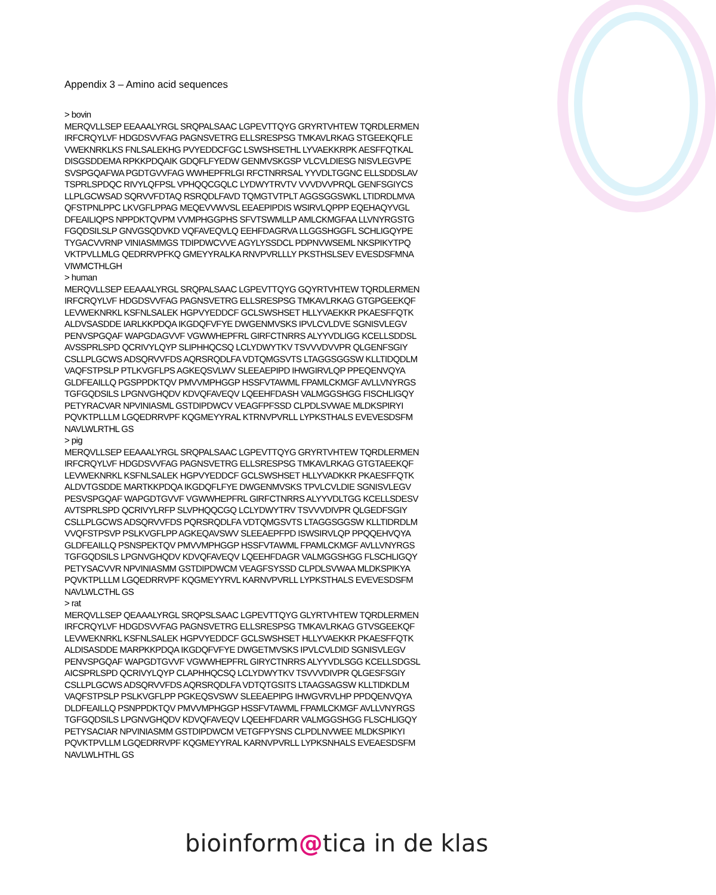Appendix 3 – Amino acid sequences
> bovin
MERQVLLSEP EEAAALYRGL SRQPALSAAC LGPEVTTQYG GRYRTVHTEW TQRDLERMEN
IRFCRQYLVF HDGDSVVFAG PAGNSVETRG ELLSRESPSG TMKAVLRKAG STGEEKQFLE
VWEKNRKLKS FNLSALEKHG PVYEDDCFGC LSWSHSETHL LYVAEKKRPK AESFFQTKAL
DISGSDDEMA RPKKPDQAIK GDQFLFYEDW GENMVSKGSP VLCVLDIESG NISVLEGVPE
SVSPGQAFWA PGDTGVVFAG WWHEPFRLGI RFCTNRRSAL YYVDLTGGNC ELLSDDSLAV
TSPRLSPDQC RIVYLQFPSL VPHQQCGQLC LYDWYTRVTV VVVDVVPRQL GENFSGIYCS
LLPLGCWSAD SQRVVFDTAQ RSRQDLFAVD TQMGTVTPLT AGGSGGSWKL LTIDRDLMVA
QFSTPNLPPC LKVGFLPPAG MEQEVVWVSL EEAEPIPDIS WSIRVLQPPP EQEHAQYVGL
DFEAILIQPS NPPDKTQVPM VVMPHGGPHS SFVTSWMLLP AMLCKMGFAA LLVNYRGSTG
FGQDSILSLP GNVGSQDVKD VQFAVEQVLQ EEHFDAGRVA LLGGSHGGFL SCHLIGQYPE
TYGACVVRNP VINIASMMGS TDIPDWCVVE AGYLYSSDCL PDPNVWSEML NKSPIKYTPQ
VKTPVLLMLG QEDRRVPFKQ GMEYYRALKA RNVPVRLLLY PKSTHSLSEV EVESDSFMNA
VIWMCTHLGH
> human
MERQVLLSEP EEAAALYRGL SRQPALSAAC LGPEVTTQYG GQYRTVHTEW TQRDLERMEN
IRFCRQYLVF HDGDSVVFAG PAGNSVETRG ELLSRESPSG TMKAVLRKAG GTGPGEEKQF
LEVWEKNRKL KSFNLSALEK HGPVYEDDCF GCLSWSHSET HLLYVAEKKR PKAESFFQTK
ALDVSASDDE IARLKKPDQA IKGDQFVFYE DWGENMVSKS IPVLCVLDVE SGNISVLEGV
PENVSPGQAF WAPGDAGVVF VGWWHEPFRL GIRFCTNRRS ALYYVDLIGG KCELLSDDSL
AVSSPRLSPD QCRIVYLQYP SLIPHHQCSQ LCLYDWYTKV TSVVVDVVPR QLGENFSGIY
CSLLPLGCWS ADSQRVVFDS AQRSRQDLFA VDTQMGSVTS LTAGGSGGSW KLLTIDQDLM
VAQFSTPSLP PTLKVGFLPS AGKEQSVLWV SLEEAEPIPD IHWGIRVLQP PPEQENVQYA
GLDFEAILLQ PGSPPDKTQV PMVVMPHGGP HSSFVTAWML FPAMLCKMGF AVLLVNYRGS
TGFGQDSILS LPGNVGHQDV KDVQFAVEQV LQEEHFDASH VALMGGSHGG FISCHLIGQY
PETYRACVAR NPVINIASML GSTDIPDWCV VEAGFPFSSD CLPDLSVWAE MLDKSPIRYI
PQVKTPLLLM LGQEDRRVPF KQGMEYYRAL KTRNVPVRLL LYPKSTHALS EVEVESDSFM
NAVLWLRTHL GS
> pig
MERQVLLSEP EEAAALYRGL SRQPALSAAC LGPEVTTQYG GRYRTVHTEW TQRDLERMEN
IRFCRQYLVF HDGDSVVFAG PAGNSVETRG ELLSRESPSG TMKAVLRKAG GTGTAEEKQF
LEVWEKNRKL KSFNLSALEK HGPVYEDDCF GCLSWSHSET HLLYVADKKR PKAESFFQTK
ALDVTGSDDE MARTKKPDQA IKGDQFLFYE DWGENMVSKS TPVLCVLDIE SGNISVLEGV
PESVSPGQAF WAPGDTGVVF VGWWHEPFRL GIRFCTNRRS ALYYVDLTGG KCELLSDESV
AVTSPRLSPD QCRIVYLRFP SLVPHQQCGQ LCLYDWYTRV TSVVVDIVPR QLGEDFSGIY
CSLLPLGCWS ADSQRVVFDS PQRSRQDLFA VDTQMGSVTS LTAGGSGGSW KLLTIDRDLM
VVQFSTPSVP PSLKVGFLPP AGKEQAVSWV SLEEAEPFPD ISWSIRVLQP PPQQEHVQYA
GLDFEAILLQ PSNSPEKTQV PMVVMPHGGP HSSFVTAWML FPAMLCKMGF AVLLVNYRGS
TGFGQDSILS LPGNVGHQDV KDVQFAVEQV LQEEHFDAGR VALMGGSHGG FLSCHLIGQY
PETYSACVVR NPVINIASMM GSTDIPDWCM VEAGFSYSSD CLPDLSVWAA MLDKSPIKYA
PQVKTPLLLM LGQEDRRVPF KQGMEYYRVL KARNVPVRLL LYPKSTHALS EVEVESDSFM
NAVLWLCTHL GS
> rat
MERQVLLSEP QEAAALYRGL SRQPSLSAAC LGPEVTTQYG GLYRTVHTEW TQRDLERMEN
IRFCRQYLVF HDGDSVVFAG PAGNSVETRG ELLSRESPSG TMKAVLRKAG GTVSGEEKQF
LEVWEKNRKL KSFNLSALEK HGPVYEDDCF GCLSWSHSET HLLYVAEKKR PKAESFFQTK
ALDISASDDE MARPKKPDQA IKGDQFVFYE DWGETMVSKS IPVLCVLDID SGNISVLEGV
PENVSPGQAF WAPGDTGVVF VGWWHEPFRL GIRYCTNRRS ALYYVDLSGG KCELLSDGSL
AICSPRLSPD QCRIVYLQYP CLAPHHQCSQ LCLYDWYTKV TSVVVDIVPR QLGESFSGIY
CSLLPLGCWS ADSQRVVFDS AQRSRQDLFA VDTQTGSITS LTAAGSAGSW KLLTIDKDLM
VAQFSTPSLP PSLKVGFLPP PGKEQSVSWV SLEEAEPIPG IHWGVRVLHP PPDQENVQYA
DLDFEAILLQ PSNPPDKTQV PMVVMPHGGP HSSFVTAWML FPAMLCKMGF AVLLVNYRGS
TGFGQDSILS LPGNVGHQDV KDVQFAVEQV LQEEHFDARR VALMGGSHGG FLSCHLIGQY
PETYSACIAR NPVINIASMM GSTDIPDWCM VETGFPYSNS CLPDLNVWEE MLDKSPIKYI
PQVKTPVLLM LGQEDRRVPF KQGMEYYRAL KARNVPVRLL LYPKSNHALS EVEAESDSFM
NAVLWLHTHL GS
bioinform@tica in de klas